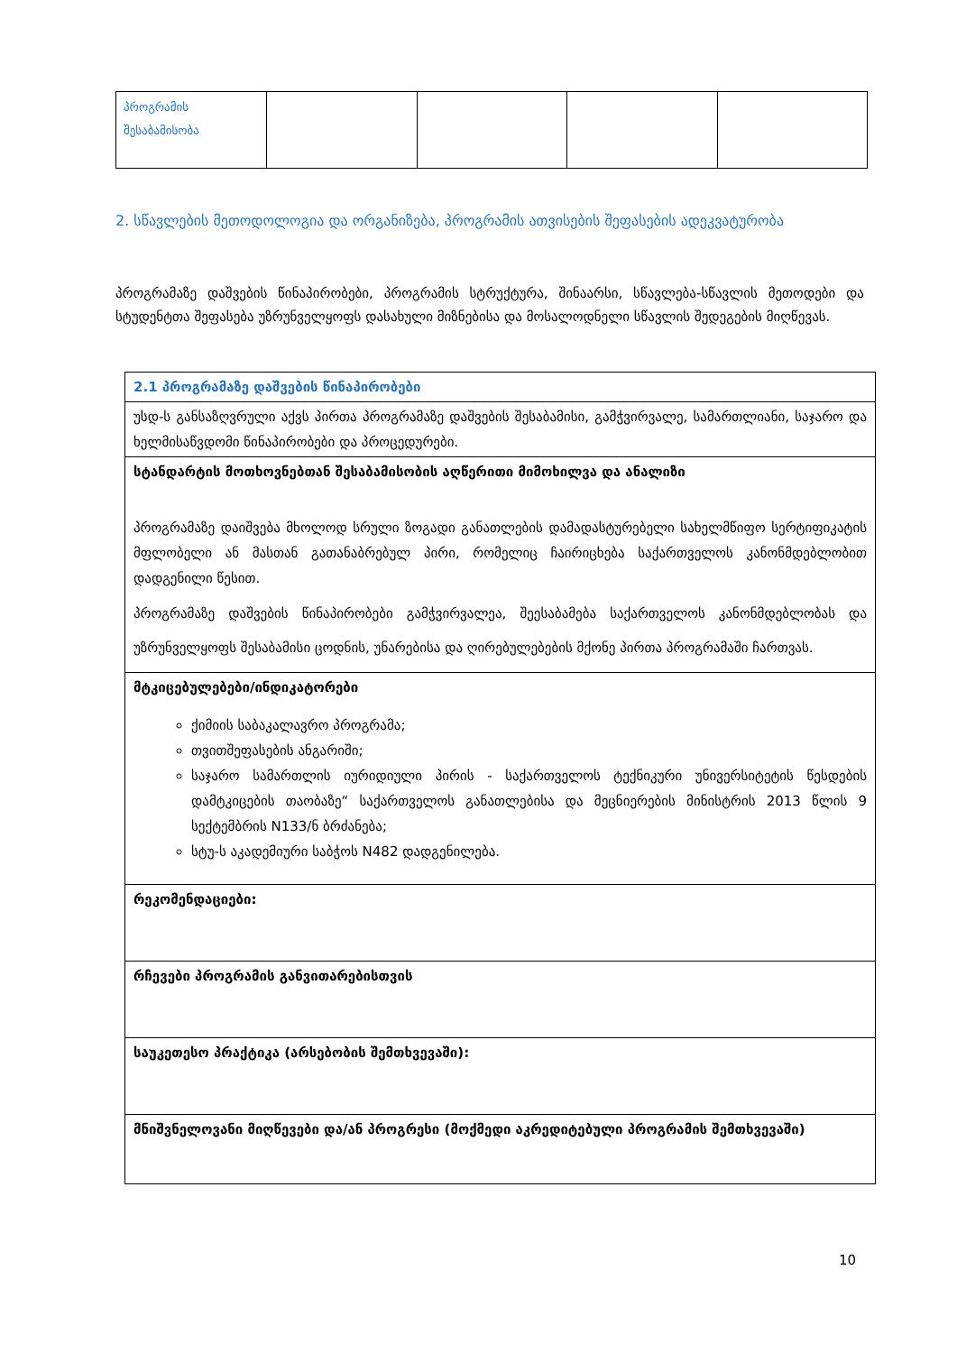| პროგრამის შესაბამისობა | | | | |
2. სწავლების მეთოდოლოგია და ორგანიზება, პროგრამის ათვისების შეფასების ადეკვატურობა
პროგრამაზე დაშვების წინაპირობები, პროგრამის სტრუქტურა, შინაარსი, სწავლება-სწავლის მეთოდები და სტუდენტთა შეფასება უზრუნველყოფს დასახული მიზნებისა და მოსალოდნელი სწავლის შედეგების მიღწევას.
| 2.1 პროგრამაზე დაშვების წინაპირობები |
| უსდ-ს განსაზღვრული აქვს პირთა პროგრამაზე დაშვების შესაბამისი, გამჭვირვალე, სამართლიანი, საჯარო და ხელმისაწვდომი წინაპირობები და პროცედურები. |
| სტანდარტის მოთხოვნებთან შესაბამისობის აღწერითი მიმოხილვა და ანალიზი პროგრამაზე დაიშვება მხოლოდ სრული ზოგადი განათლების დამადასტურებელი სახელმწიფო სერტიფიკატის მფლობელი ან მასთან გათანაბრებულ პირი, რომელიც ჩაირიცხება საქართველოს კანონმდებლობით დადგენილი წესით. პროგრამაზე დაშვების წინაპირობები გამჭვირვალეა, შეესაბამება საქართველოს კანონმდებლობას და უზრუნველყოფს შესაბამისი ცოდნის, უნარებისა და ღირებულებების მქონე პირთა პროგრამაში ჩართვას. |
| მტკიცებულებები/ინდიკატორები ქიმიის საბაკალავრო პროგრამა; თვითშეფასების ანგარიში; საჯარო სამართლის იურიდიული პირის - საქართველოს ტექნიკური უნივერსიტეტის წესდების დამტკიცების თაობაზე“ საქართველოს განათლებისა და მეცნიერების მინისტრის 2013 წლის 9 სექტემბრის N133/ნ ბრძანება; სტუ-ს აკადემიური საბჭოს N482 დადგენილება. |
| რეკომენდაციები: |
| რჩევები პროგრამის განვითარებისთვის |
| საუკეთესო პრაქტიკა (არსებობის შემთხვევაში): |
| მნიშვნელოვანი მიღწევები და/ან პროგრესი (მოქმედი აკრედიტებული პროგრამის შემთხვევაში) |
10